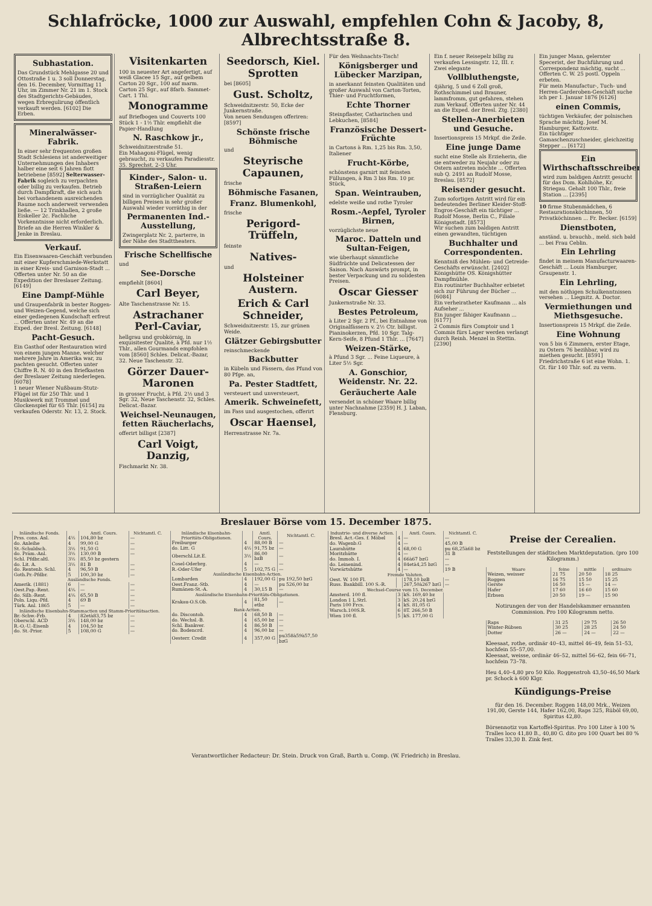Schlafröcke, 1000 zur Auswahl, empfehlen Cohn & Jacoby, 8, Albrechtsstraße 8.
Subhastation.
Das Grundstück Mehlgasse 20 und Ottostraße 1 u. 3 soll Donnerstag, den 16. December, Vormittag 11 Uhr, im Zimmer Nr. 21 im 1. Stock des Stadtgerichts-Gebäudes, wegen Erbregulirung öffentlich verkauft werden. [6102] Die Erben.
Mineralwässer-Fabrik.
In einer sehr frequenten großen Stadt Schlesiens ist anderweitiger Unternehmungen des Inhabers halber eine seit 6 Jahren flott betriebene [8592] Selterwasser-Fabrik sogleich zu verpachten oder billig zu verkaufen. Betrieb durch Dampfkraft, die sich auch bei vorhandenem ausreichenden Raume noch anderweit verwenden ließe. — 12 Trinkhallen, 2 große Eiskeller 2c. Fachliche Vorkenntnisse nicht erforderlich. Briefe an die Herren Winkler & Jenke in Breslau.
Verkauf.
Ein Eisenwaaren-Geschäft verbunden mit einer Kupferschmiede-Werkstatt in einer Kreis- und Garnison-Stadt ... Offerten unter Nr. 50 an die Expedition der Breslauer Zeitung. [6149]
Eine Dampf-Mühle
und Graupenfabrik in bester Roggen- und Weizen-Gegend, welche sich einer gediegenen Kundschaft erfreut ... Offerten unter Nr. 49 an die Exped. der Bresl. Zeitung. [6148]
Pacht-Gesuch.
Ein Gasthof oder Restauration wird von einem jungen Manne, welcher mehrere Jahre in Amerika war, zu pachten gesucht. Offerten unter Chiffre R. N. 40 in den Briefkasten der Breslauer Zeitung niederlegen. [6078]
1 neuer Wiener Nußbaum-Stutz-Flügel ist für 250 Thlr. und 1 Musikwerk mit Trommel und Glockenspiel für 65 Thlr. [6154] zu verkaufen Oderstr. Nr. 13, 2. Stock.
Visitenkarten
100 in neuester Art angefertigt, auf weiß Glacee 15 Sgr., auf gelbem Carton 20 Sgr., 100 auf marm. Carton 25 Sgr., auf 8farb. Sammet-Cart. 1 Thl.
Monogramme
auf Briefbogen und Couverts 100 Stück 1 - 1½ Thlr. empfiehlt die Papier-Handlung
N. Raschkow jr.,
Schweidnitzerstraße 51.
Ein Mahagoni-Flügel, wenig gebraucht, zu verkaufen Paradiesstr. 35. Sprechst. 2–3 Uhr.
Kinder-, Salon- u. Straßen-Leiern
sind in vorzüglicher Qualität zu billigen Preisen in sehr großer Auswahl wieder vorräthig in der
Permanenten Ind.-Ausstellung,
Zwingerplatz Nr. 2, parterre, in der Nähe des Stadttheaters.
Frische Schellfische
und
See-Dorsche
empfiehlt [8604]
Carl Beyer,
Alte Taschenstrasse Nr. 15.
Astrachaner Perl-Caviar,
hellgrau und grobkörnig, in exquisitester Qualité, à Pfd. nur 1½ Thlr., allen Gourmands empfohlen vom [8560] Schles. Delicat.-Bazar, 32. Neue Taschenstr. 32.
Görzer Dauer-Maronen
in grosser Frucht, à Pfd. 2½ und 3 Sgr. 32, Neue Taschenstr. 32, Schles. Delicat.-Bazar.
Weichsel-Neunaugen, fetten Räucherlachs,
offerirt billigst [2387]
Carl Voigt, Danzig,
Fischmarkt Nr. 38.
Seedorsch, Kiel. Sprotten
bei [8605]
Gust. Scholtz,
Schweidnitzerstr. 50, Ecke der Junkernstraße.
Von neuen Sendungen offeriren: [8597]
Schönste frische Böhmische
und
Steyrische Capaunen,
frische
Böhmische Fasanen,
Franz. Blumenkohl,
frische
Perigord-Trüffeln,
feinste
Natives-
und
Holsteiner Austern.
Erich & Carl Schneider,
Schweidnitzerstr. 15, zur grünen Weide.
Glätzer Gebirgsbutter
reinschmeckende
Backbutter
in Kübeln und Fässern, das Pfund von 80 Pfge. an,
Pa. Pester Stadtfett,
versteuert und unversteuert,
Amerik. Schweinefett,
im Fass und ausgestochen, offerirt
Oscar Haensel,
Herrenstrasse Nr. 7a.
Für den Weihnachts-Tisch!
Königsberger und Lübecker Marzipan,
in anerkannt feinsten Qualitäten und großer Auswahl von Carton-Torten, Thier- und Fruchtformen,
Echte Thorner
Steinpflaster, Catharinchen und Lebkuchen, [8584]
Französische Dessert-Früchte
in Cartons à Rm. 1,25 bis Rm. 3,50, Italiener
Frucht-Körbe,
schönstens garnirt mit feinsten Füllungen, à Rm 3 bis Rm. 10 pr. Stück,
Span. Weintrauben,
edelste weiße und rothe Tyroler
Rosm.-Aepfel, Tyroler Birnen,
vorzüglichste neue
Maroc. Datteln und Sultan-Feigen,
wie überhaupt sämmtliche Südfrüchte und Delicatessen der Saison. Nach Auswärts prompt, in bester Verpackung und zu solidesten Preisen.
Oscar Giesser
Junkernstraße Nr. 33.
Bestes Petroleum,
à Liter 2 Sgr. 2 Pf., bei Entnahme von Originalfässern v. 2½ Ctr. billigst. Pianinokerzen, Pfd. 10 Sgr. Talg-Kern-Seife, 8 Pfund 1 Thlr. ... [7647]
Weizen-Stärke,
à Pfund 3 Sgr. ... Feine Liqueure, à Liter 5½ Sgr.
A. Gonschior, Weidenstr. Nr. 22.
Geräucherte Aale
versendet in schöner Waare billig unter Nachnahme [2359] H. J. Laban, Flensburg.
Ein f. neuer Reisepelz billig zu verkaufen Lessingstr. 12, III. r.
Zwei elegante
Vollbluthengste,
4jährig, 5 und 6 Zoll groß, Rothschimmel und Brauner, lammfromm, gut gefahren, stehen zum Verkauf. Offerten unter Nr. 44 an die Exped. der Bresl. Ztg. [2380]
Stellen-Anerbieten und Gesuche.
Insertionspreis 15 Mrkpf. die Zeile.
Eine junge Dame
sucht eine Stelle als Erzieherin, die sie entweder zu Neujahr oder zu Ostern antreten möchte ... Offerten sub Q. 2491 an Rudolf Mosse, Breslau. [8572]
Reisender gesucht.
Zum sofortigen Antritt wird für ein bedeutendes Berliner Kleider-Stoff-Engros-Geschäft ein tüchtiger ... Rudolf Mosse, Berlin C., Filiale Königsstadt. [8573]
Wir suchen zum baldigen Antritt einen gewandten, tüchtigen
Buchhalter und Correspondenten.
Kenntniß des Mühlen- und Getreide-Geschäfts erwünscht. [2402] Königshütte OS. Königshütter Dampfmühle.
Ein routinirter Buchhalter erbietet sich zur Führung der Bücher ... [6084]
Ein verheiratheter Kaufmann ... als Aufseher ...
Ein junger fähiger Kaufmann ... [6177]
2 Commis fürs Comptoir und 1 Commis fürs Lager werden verlangt durch Reinh. Menzel in Stettin. [2390]
Ein junger Mann, gelernter Specerist, der Buchführung und Correspondenz mächtig, sucht ... Offerten C. W. 25 postl. Oppeln erbeten.
Für mein Manufactur-, Tuch- und Herren-Garderoben-Geschäft suche ich per 1. Januar 1876 [6126]
einen Commis,
tüchtigen Verkäufer, der polnischen Sprache mächtig. Josef M. Hamburger, Kattowitz.
Ein tüchtiger Gamaschenzuschneider, gleichzeitig Stepper ... [6172]
Ein Wirthschaftsschreiber
wird zum baldigen Antritt gesucht für das Dom. Kohlhöhe, Kr. Striegau. Gehalt 100 Thlr., freie Station ... [2395]
10 firme Stubenmädchen, 6 Restaurationsköchinnen, 50 Privatköchinnen ... Fr. Becker. [6159]
Dienstboten,
anständ. u. brauchb., meld. sich bald ... bei Frau Ceblin.
Ein Lehrling
findet in meinem Manufacturwaaren-Geschäft ... Louis Hamburger, Graupenstr. 1.
Ein Lehrling,
mit den nöthigen Schulkenntnissen versehen ... Liegnitz. A. Doctor.
Vermiethungen und Miethsgesuche.
Insertionspreis 15 Mrkpf. die Zeile.
Eine Wohnung
von 5 bis 6 Zimmern, erster Etage, zu Ostern 76 bezihbar, wird zu miethen gesucht. [8591]
Friedrichstraße 6 ist eine Wohn. 1. Gt. für 140 Thlr. sof. zu verm.
Breslauer Börse vom 15. December 1875.
| Inländische Fonds. | | Amtl. Cours. | Nichtamtl. C. |
| --- | --- | --- | --- |
| Prss. cons. Anl. | 4½ | 104,80 bz | — |
| do. Anleihe | 4 | 99,00 G | — |
| St.-Schuldsch. | 3½ | 91,50 G | — |
| do. Präm.-Anl. | 3½ | 130,00 B | — |
| Schl. Pfdbr.altl. | 3½ | 85,50 bz gestern | |
| do. Lit. A. | 3½ | 81 B | — |
| do. Rentenb. Schl. | 4 | 96,50 B | — |
| Goth.Pr.-Pfdbr. | 5 | 100,30 bz | — |
| Ausländische Fonds. | | | |
| Amerik. (1881) | 6 | — | — |
| Oest.Pap.-Rent. | 4⅕ | — | — |
| do. Silb.-Rent. | 4⅕ | 65,50 B | — |
| Poln. Liqu.-Pfd. | 4 | 69 B | — |
| Türk. Anl. 1865 | 5 | — | — |
| Inländische Eisenbahn-Stammactien und Stamm-Prioritätsactien. | | | |
| Br.-Schw.-Frb. | 4 | 82età83,75 bz | — |
| Oberschl. ACD | 3½ | 148,00 bz | — |
| R.-O.-U.-Eisenb | 4 | 104,50 bz | — |
| do. St.-Prior. | 5 | 108,00 G | — |
| Inländische Eisenbahn-Prioritäts-Obligationen. | | Amtl. Cours. | Nichtamtl. C. |
| --- | --- | --- | --- |
| Freiburger | 4 | 88,00 B | — |
| do. Litt. G | 4½ | 91,75 bz | — |
| Oberschl.Lit.E. | 3½ | 86,00 bzB | — |
| Cosel-Oderbrg. | 4 | — | — |
| R.-Oder-Ufer | 5 | 102,75 G | — |
| Ausländische Eisenbahn-Actien. | | | |
| Lombarden | 4 | 192,00 G | pu 192,50 bzG |
| Oest.Franz.-Stb. | 4 | — | pu 526,00 bz |
| Rumänen-St.-A. | 4 | 30,15 B | — |
| Ausländische Eisenbahn-Prioritäts-Obligationen. | | | |
| Krakau-O.S.Ob. | 4 | 81,50 etbz | — |
| Bank-Actien. | | | |
| do. Discontob. | 4 | 68,50 B | — |
| do. Wechsl.-B. | 4 | 65,00 bz | — |
| Schl. Bankver. | 4 | 86,50 B | — |
| do. Bodencrd. | 4 | 96,00 bz | — |
| Oesterr. Credit | 4 | 357,00 G | pu358à59à57,50 bzG |
| Industrie- und diverse Actien. | | Amtl. Cours. | Nichtamtl. C. |
| --- | --- | --- | --- |
| Bresl. Act.-Ges. f. Möbel | 4 | — | — |
| do. Wagenb.G | 4 | — | 45,00 B |
| Laurahütte | 4 | 68,00 G | pu 68,25à68 bz |
| Moritzhütte | 4 | — | 31 B |
| do. Immob. I. | 4 | 66à67 bzG | — |
| do. Leinenind. | 4 | 84età4,25 bzG | — |
| Vorwärtshütte | 4 | — | 19 B |
| Fremde Valuten. | | | |
| Oest. W. 100 Fl. | | 178,10 bzB | — |
| Russ. Bankbill. 100 S.-R. | | 267,50à267 bzG | — |
| Wechsel-Course vom 15. December. | | | |
| Amsterd. 100 fl. | 3 | kS. 169,40 bz | |
| London 1 L.Strl. | 3 | kS. 20,24 bzG | |
| Paris 100 Frcs. | 4 | kS. 81,05 G | |
| Warsch.100S.R. | 6 | 8T. 266,50 B | |
| Wien 100 fl. | 5 | kS. 177,00 G | |
Preise der Cerealien.
Feststellungen der städtischen Marktdeputation. (pro 100 Kilogramm.)
| Waare | feine | mittle | ordinaire |
| --- | --- | --- | --- |
| Weizen, weisser | 21 75 | 20 50 | 18 25 |
| Roggen | 16 75 | 15 50 | 15 25 |
| Gerste | 16 50 | 15 — | 14 — |
| Hafer | 17 60 | 16 60 | 15 60 |
| Erbsen | 20 50 | 19 — | 15 90 |
Notirungen der von der Handelskammer ernannten Commission. Pro 100 Kilogramm netto.
| Raps | 31 25 | 29 75 | 26 50 |
| Winter-Rübsen | 30 25 | 28 25 | 24 50 |
| Dotter | 26 — | 24 — | 22 — |
Kleesaat, rothe, ordinär 40–43, mittel 46–49, fein 51–53, hochfein 55–57,00.
Kleesaat, weisse, ordinär 46–52, mittel 56–62, fein 66–71, hochfein 73–78.
Heu 4,40–4,80 pro 50 Kilo. Roggenstroh 43,50–46,50 Mark pr. Schock à 600 Klgr.
Kündigungs-Preise
für den 16. December. Roggen 148,00 Mrk., Weizen 191,00, Gerste 144, Hafer 162,00, Raps 325, Rüböl 69,00, Spiritus 42,80.
Börsennotiz von Kartoffel-Spiritus. Pro 100 Liter à 100 % Tralles loco 41,80 B., 40,80 G. dito pro 100 Quart bei 80 % Tralles 33,30 B. Zink fest.
Verantwortlicher Redacteur: Dr. Stein. Druck von Graß, Barth u. Comp. (W. Friedrich) in Breslau.